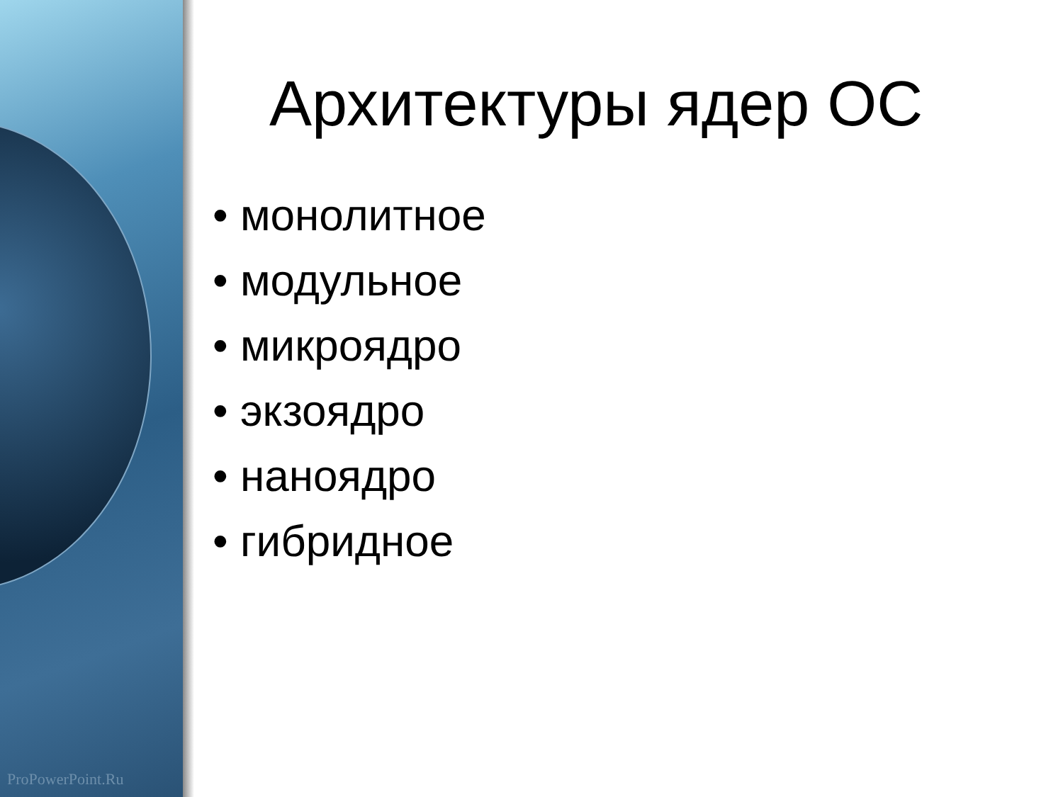ProPowerPoint.Ru
Архитектуры ядер ОС
• монолитное
• модульное
• микроядро
• экзоядро
• наноядро
• гибридное